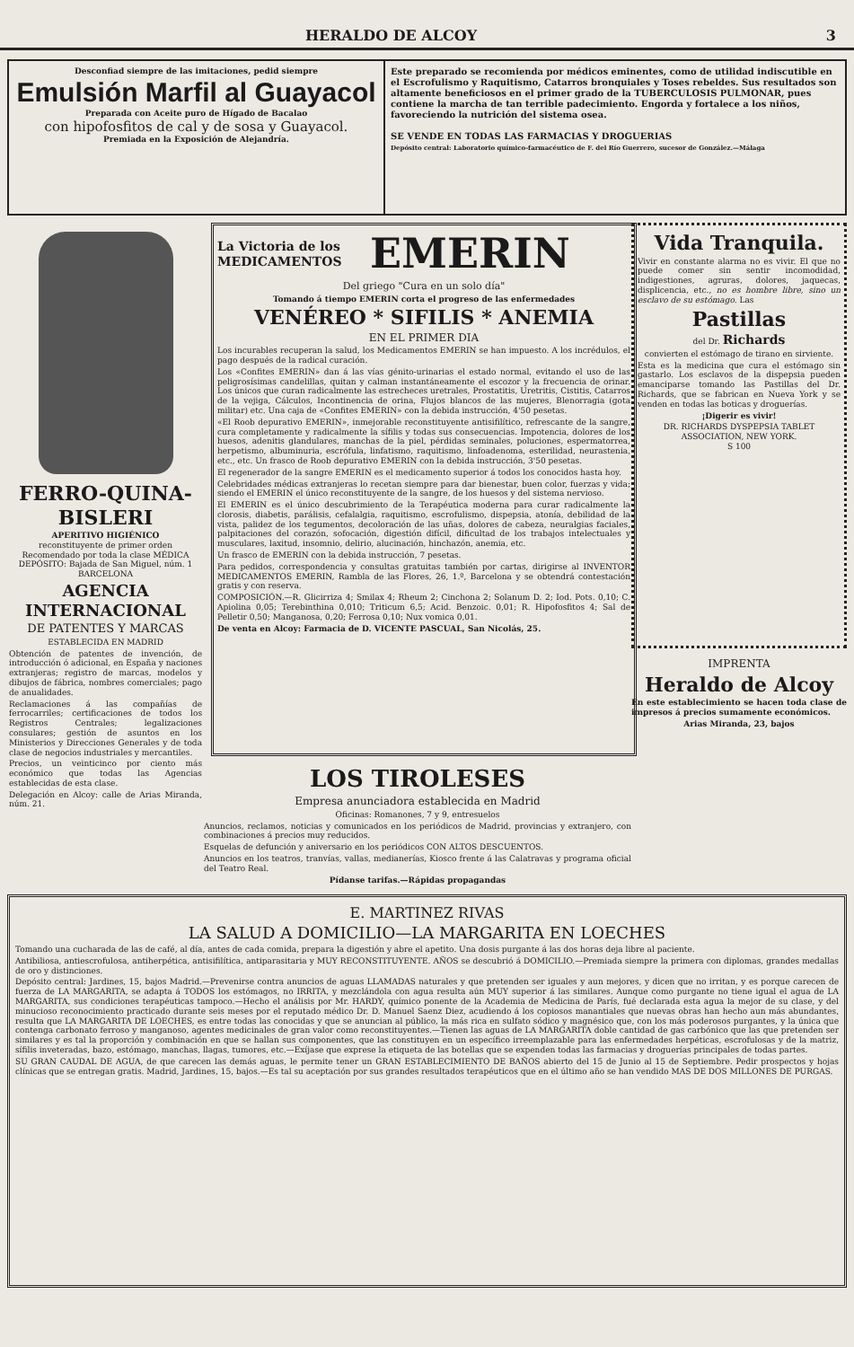HERALDO DE ALCOY 3
Desconfiad siempre de las imitaciones, pedid siempre
Emulsión Marfil al Guayacol
Preparada con Aceite puro de Hígado de Bacalao
con hipofosfitos de cal y de sosa y Guayacol.
Premiada en la Exposición de Alejandría.
Este preparado se recomienda por médicos eminentes, como de utilidad indiscutible en el Escrofulismo y Raquitismo, Catarros bronquiales y Toses rebeldes. Sus resultados son altamente beneficiosos en el primer grado de la TUBERCULOSIS PULMONAR, pues contiene la marcha de tan terrible padecimiento. Engorda y fortalece a los niños, favoreciendo la nutrición del sistema osea.
SE VENDE EN TODAS LAS FARMACIAS Y DROGUERIAS
Depósito central: Laboratorio químico-farmacéutico de F. del Río Guerrero, sucesor de González.—Málaga
FERRO-QUINA-BISLERI
APERITIVO HIGIÉNICO
reconstituyente de primer orden
Recomendado por toda la clase MÉDICA
DEPÓSITO: Bajada de San Miguel, núm. 1
BARCELONA
AGENCIA INTERNACIONAL
DE PATENTES Y MARCAS
ESTABLECIDA EN MADRID
Obtención de patentes de invención, de introducción ó adicional, en España y naciones extranjeras; registro de marcas, modelos y dibujos de fábrica, nombres comerciales; pago de anualidades.
Reclamaciones á las compañías de ferrocarriles; certificaciones de todos los Registros Centrales; legalizaciones consulares; gestión de asuntos en los Ministerios y Direcciones Generales y de toda clase de negocios industriales y mercantiles.
Precios, un veinticinco por ciento más económico que todas las Agencias establecidas de esta clase.
Delegación en Alcoy: calle de Arias Miranda, núm. 21.
La Victoria de los MEDICAMENTOS EMERIN
Del griego "Cura en un solo día"
Tomando á tiempo EMERIN corta el progreso de las enfermedades
VENÉREO * SIFILIS * ANEMIA
EN EL PRIMER DIA
Los incurables recuperan la salud, los Medicamentos EMERIN se han impuesto. A los incrédulos, el pago después de la radical curación.
Los «Confites EMERIN» dan á las vías génito-urinarias el estado normal, evitando el uso de las peligrosísimas candelillas, quitan y calman instantáneamente el escozor y la frecuencia de orinar. Los únicos que curan radicalmente las estrecheces uretrales, Prostatitis, Uretritis, Cistitis, Catarros de la vejiga, Cálculos, Incontinencia de orina, Flujos blancos de las mujeres, Blenorragia (gota militar) etc. Una caja de «Confites EMERIN» con la debida instrucción, 4'50 pesetas.
«El Roob depurativo EMERIN», inmejorable reconstituyente antisifilítico, refrescante de la sangre, cura completamente y radicalmente la sífilis y todas sus consecuencias. Impotencia, dolores de los huesos, adenitis glandulares, manchas de la piel, pérdidas seminales, poluciones, espermatorrea, herpetismo, albuminuria, escrófula, linfatismo, raquitismo, linfoadenoma, esterilidad, neurastenia, etc., etc. Un frasco de Roob depurativo EMERIN con la debida instrucción, 3'50 pesetas.
El regenerador de la sangre EMERIN es el medicamento superior á todos los conocidos hasta hoy.
Celebridades médicas extranjeras lo recetan siempre para dar bienestar, buen color, fuerzas y vida; siendo el EMERIN el único reconstituyente de la sangre, de los huesos y del sistema nervioso.
El EMERIN es el único descubrimiento de la Terapéutica moderna para curar radicalmente la clorosis, diabetis, parálisis, cefalalgia, raquitismo, escrofulismo, dispepsia, atonía, debilidad de la vista, palidez de los tegumentos, decoloración de las uñas, dolores de cabeza, neuralgias faciales, palpitaciones del corazón, sofocación, digestión difícil, dificultad de los trabajos intelectuales y musculares, laxitud, insomnio, delirio, alucinación, hinchazón, anemia, etc.
Un frasco de EMERIN con la debida instrucción, 7 pesetas.
Para pedidos, correspondencia y consultas gratuitas también por cartas, dirigirse al INVENTOR MEDICAMENTOS EMERIN, Rambla de las Flores, 26, 1.º, Barcelona y se obtendrá contestación gratis y con reserva.
COMPOSICIÓN.—R. Glicirriza 4; Smilax 4; Rheum 2; Cinchona 2; Solanum D. 2; Iod. Pots. 0,10; C. Apiolina 0,05; Terebinthina 0,010; Triticum 6,5; Acid. Benzoic. 0,01; R. Hipofosfitos 4; Sal de Pelletir 0,50; Manganosa, 0,20; Ferrosa 0,10; Nux vomica 0,01.
De venta en Alcoy: Farmacia de D. VICENTE PASCUAL, San Nicolás, 25.
LOS TIROLESES
Empresa anunciadora establecida en Madrid
Oficinas: Romanones, 7 y 9, entresuelos
Anuncios, reclamos, noticias y comunicados en los periódicos de Madrid, provincias y extranjero, con combinaciones á precios muy reducidos.
Esquelas de defunción y aniversario en los periódicos CON ALTOS DESCUENTOS.
Anuncios en los teatros, tranvías, vallas, medianerías, Kiosco frente á las Calatravas y programa oficial del Teatro Real.
Pídanse tarifas.—Rápidas propagandas
Vida Tranquila.
Vivir en constante alarma no es vivir. El que no puede comer sin sentir incomodidad, indigestiones, agruras, dolores, jaquecas, displicencia, etc., no es hombre libre, sino un esclavo de su estómago. Las
Pastillas
del Dr. Richards
convierten el estómago de tirano en sirviente.
Esta es la medicina que cura el estómago sin gastarlo. Los esclavos de la dispepsia pueden emanciparse tomando las Pastillas del Dr. Richards, que se fabrican en Nueva York y se venden en todas las boticas y droguerías.
¡Digerir es vivir!
DR. RICHARDS DYSPEPSIA TABLET ASSOCIATION, NEW YORK.
S 100
IMPRENTA
Heraldo de Alcoy
En este establecimiento se hacen toda clase de impresos á precios sumamente económicos.
Arias Miranda, 23, bajos
E. MARTINEZ RIVAS
LA SALUD A DOMICILIO—LA MARGARITA EN LOECHES
Tomando una cucharada de las de café, al día, antes de cada comida, prepara la digestión y abre el apetito. Una dosis purgante á las dos horas deja libre al paciente.
Antibiliosa, antiescrofulosa, antiherpética, antisifilítica, antiparasitaria y MUY RECONSTITUYENTE. AÑOS se descubrió á DOMICILIO.—Premiada siempre la primera con diplomas, grandes medallas de oro y distinciones.
Depósito central: Jardines, 15, bajos Madrid.—Prevenirse contra anuncios de aguas LLAMADAS naturales y que pretenden ser iguales y aun mejores, y dicen que no irritan, y es porque carecen de fuerza de LA MARGARITA, se adapta á TODOS los estómagos, no IRRITA, y mezclándola con agua resulta aún MUY superior á las similares. Aunque como purgante no tiene igual el agua de LA MARGARITA, sus condiciones terapéuticas tampoco.—Hecho el análisis por Mr. HARDY, químico ponente de la Academia de Medicina de París, fué declarada esta agua la mejor de su clase, y del minucioso reconocimiento practicado durante seis meses por el reputado médico Dr. D. Manuel Saenz Diez, acudiendo á los copiosos manantiales que nuevas obras han hecho aun más abundantes, resulta que LA MARGARITA DE LOECHES, es entre todas las conocidas y que se anuncian al público, la más rica en sulfato sódico y magnésico que, con los más poderosos purgantes, y la única que contenga carbonato ferroso y manganoso, agentes medicinales de gran valor como reconstituyentes.—Tienen las aguas de LA MARGARITA doble cantidad de gas carbónico que las que pretenden ser similares y es tal la proporción y combinación en que se hallan sus componentes, que las constituyen en un específico irreemplazable para las enfermedades herpéticas, escrofulosas y de la matriz, sífilis inveteradas, bazo, estómago, manchas, llagas, tumores, etc.—Exíjase que exprese la etiqueta de las botellas que se expenden todas las farmacias y droguerías principales de todas partes.
SU GRAN CAUDAL DE AGUA, de que carecen las demás aguas, le permite tener un GRAN ESTABLECIMIENTO DE BAÑOS abierto del 15 de Junio al 15 de Septiembre. Pedir prospectos y hojas clínicas que se entregan gratis. Madrid, Jardines, 15, bajos.—Es tal su aceptación por sus grandes resultados terapéuticos que en el último año se han vendido MAS DE DOS MILLONES DE PURGAS.